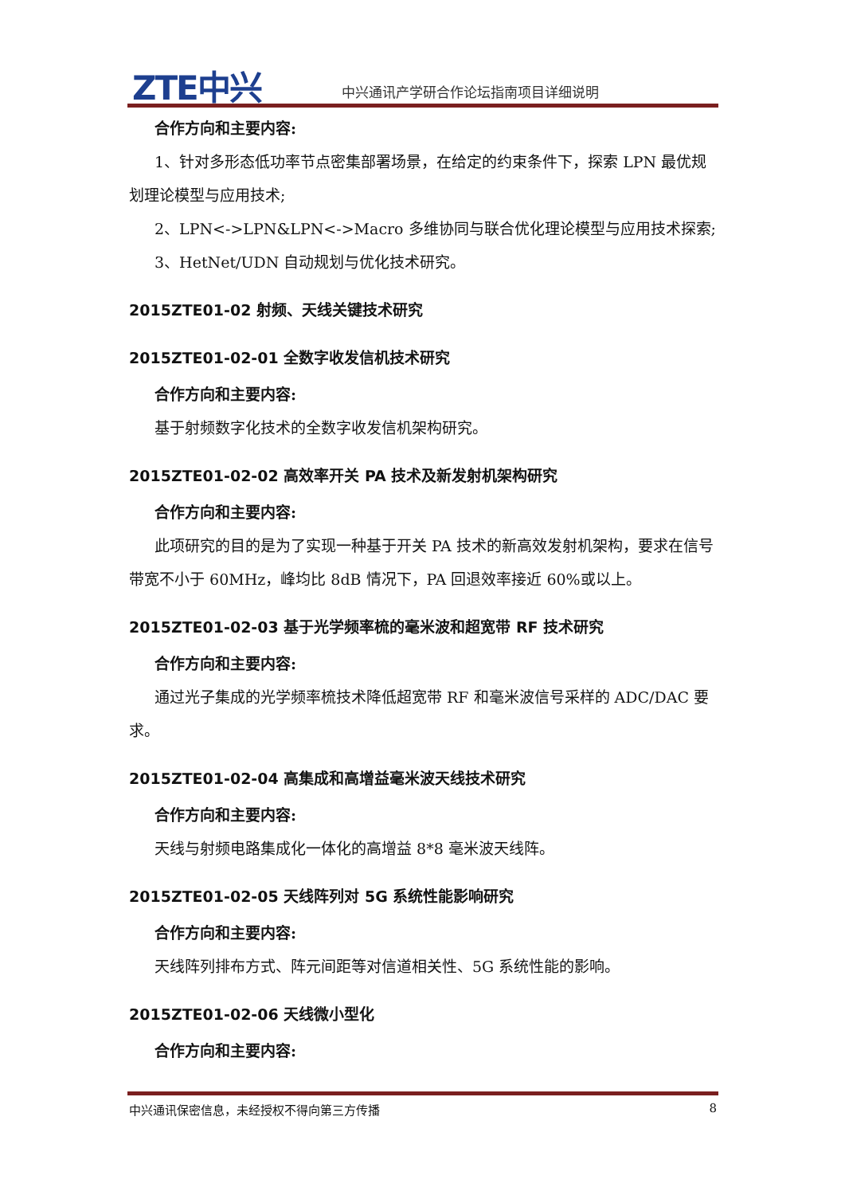ZTE中兴
中兴通讯产学研合作论坛指南项目详细说明
合作方向和主要内容:
1、针对多形态低功率节点密集部署场景，在给定的约束条件下，探索 LPN 最优规划理论模型与应用技术;
2、LPN<->LPN&LPN<->Macro 多维协同与联合优化理论模型与应用技术探索;
3、HetNet/UDN 自动规划与优化技术研究。
2015ZTE01-02 射频、天线关键技术研究
2015ZTE01-02-01 全数字收发信机技术研究
合作方向和主要内容:
基于射频数字化技术的全数字收发信机架构研究。
2015ZTE01-02-02 高效率开关 PA 技术及新发射机架构研究
合作方向和主要内容:
此项研究的目的是为了实现一种基于开关 PA 技术的新高效发射机架构，要求在信号带宽不小于 60MHz，峰均比 8dB 情况下，PA 回退效率接近 60%或以上。
2015ZTE01-02-03 基于光学频率梳的毫米波和超宽带 RF 技术研究
合作方向和主要内容:
通过光子集成的光学频率梳技术降低超宽带 RF 和毫米波信号采样的 ADC/DAC 要求。
2015ZTE01-02-04 高集成和高增益毫米波天线技术研究
合作方向和主要内容:
天线与射频电路集成化一体化的高增益 8*8 毫米波天线阵。
2015ZTE01-02-05 天线阵列对 5G 系统性能影响研究
合作方向和主要内容:
天线阵列排布方式、阵元间距等对信道相关性、5G 系统性能的影响。
2015ZTE01-02-06 天线微小型化
合作方向和主要内容:
中兴通讯保密信息，未经授权不得向第三方传播 8